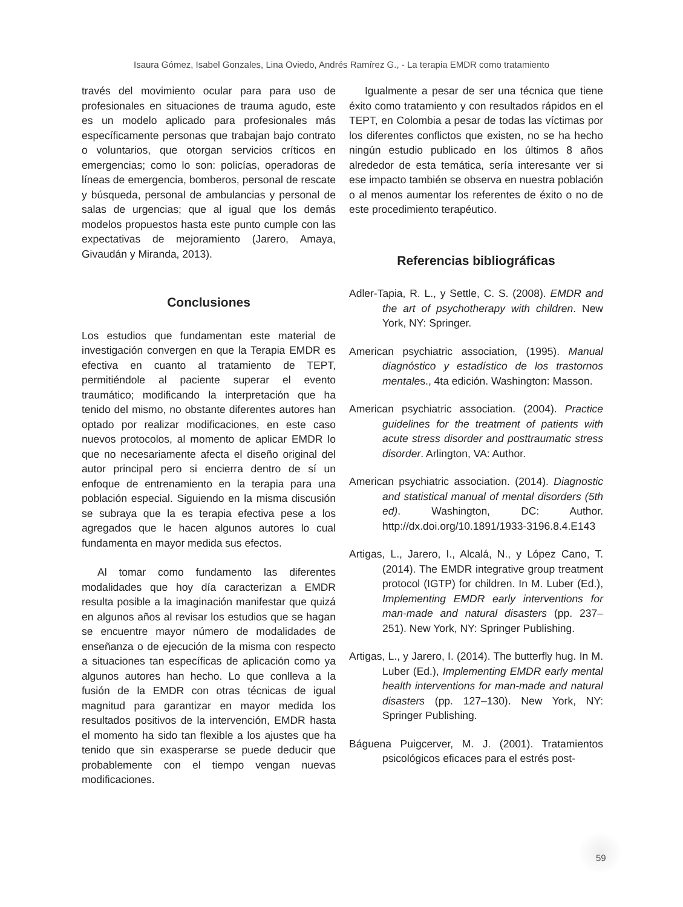Isaura Gómez, Isabel Gonzales, Lina Oviedo, Andrés Ramírez G., - La terapia EMDR como tratamiento
través del movimiento ocular para para uso de profesionales en situaciones de trauma agudo, este es un modelo aplicado para profesionales más específicamente personas que trabajan bajo contrato o voluntarios, que otorgan servicios críticos en emergencias; como lo son: policías, operadoras de líneas de emergencia, bomberos, personal de rescate y búsqueda, personal de ambulancias y personal de salas de urgencias; que al igual que los demás modelos propuestos hasta este punto cumple con las expectativas de mejoramiento (Jarero, Amaya, Givaudán y Miranda, 2013).
Conclusiones
Los estudios que fundamentan este material de investigación convergen en que la Terapia EMDR es efectiva en cuanto al tratamiento de TEPT, permitiéndole al paciente superar el evento traumático; modificando la interpretación que ha tenido del mismo, no obstante diferentes autores han optado por realizar modificaciones, en este caso nuevos protocolos, al momento de aplicar EMDR lo que no necesariamente afecta el diseño original del autor principal pero si encierra dentro de sí un enfoque de entrenamiento en la terapia para una población especial. Siguiendo en la misma discusión se subraya que la es terapia efectiva pese a los agregados que le hacen algunos autores lo cual fundamenta en mayor medida sus efectos.
Al tomar como fundamento las diferentes modalidades que hoy día caracterizan a EMDR resulta posible a la imaginación manifestar que quizá en algunos años al revisar los estudios que se hagan se encuentre mayor número de modalidades de enseñanza o de ejecución de la misma con respecto a situaciones tan específicas de aplicación como ya algunos autores han hecho. Lo que conlleva a la fusión de la EMDR con otras técnicas de igual magnitud para garantizar en mayor medida los resultados positivos de la intervención, EMDR hasta el momento ha sido tan flexible a los ajustes que ha tenido que sin exasperarse se puede deducir que probablemente con el tiempo vengan nuevas modificaciones.
Igualmente a pesar de ser una técnica que tiene éxito como tratamiento y con resultados rápidos en el TEPT, en Colombia a pesar de todas las víctimas por los diferentes conflictos que existen, no se ha hecho ningún estudio publicado en los últimos 8 años alrededor de esta temática, sería interesante ver si ese impacto también se observa en nuestra población o al menos aumentar los referentes de éxito o no de este procedimiento terapéutico.
Referencias bibliográficas
Adler-Tapia, R. L., y Settle, C. S. (2008). EMDR and the art of psychotherapy with children. New York, NY: Springer.
American psychiatric association, (1995). Manual diagnóstico y estadístico de los trastornos mentales., 4ta edición. Washington: Masson.
American psychiatric association. (2004). Practice guidelines for the treatment of patients with acute stress disorder and posttraumatic stress disorder. Arlington, VA: Author.
American psychiatric association. (2014). Diagnostic and statistical manual of mental disorders (5th ed). Washington, DC: Author. http://dx.doi.org/10.1891/1933-3196.8.4.E143
Artigas, L., Jarero, I., Alcalá, N., y López Cano, T. (2014). The EMDR integrative group treatment protocol (IGTP) for children. In M. Luber (Ed.), Implementing EMDR early interventions for man-made and natural disasters (pp. 237–251). New York, NY: Springer Publishing.
Artigas, L., y Jarero, I. (2014). The butterfly hug. In M. Luber (Ed.), Implementing EMDR early mental health interventions for man-made and natural disasters (pp. 127–130). New York, NY: Springer Publishing.
Báguena Puigcerver, M. J. (2001). Tratamientos psicológicos eficaces para el estrés post-
59